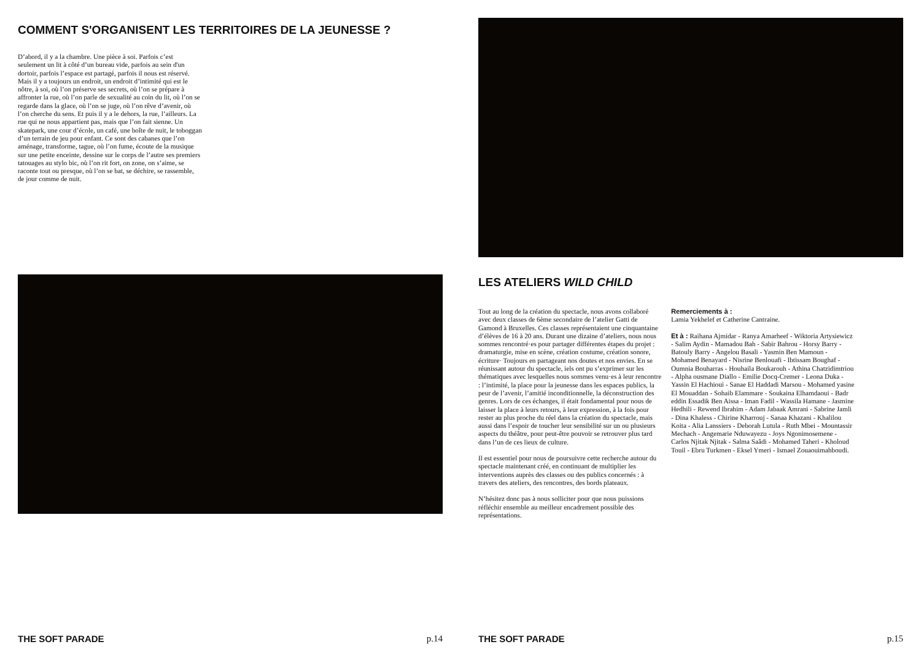COMMENT S'ORGANISENT LES TERRITOIRES DE LA JEUNESSE ?
D’abord, il y a la chambre. Une pièce à soi. Parfois c’est seulement un lit à côté d’un bureau vide, parfois au sein d'un dortoir, parfois l’espace est partagé, parfois il nous est réservé. Mais il y a toujours un endroit, un endroit d’intimité qui est le nôtre, à soi, où l’on préserve ses secrets, où l’on se prépare à affronter la rue, où l’on parle de sexualité au coin du lit, où l’on se regarde dans la glace, où l’on se juge, où l’on rêve d’avenir, où l’on cherche du sens. Et puis il y a le dehors, la rue, l’ailleurs. La rue qui ne nous appartient pas, mais que l’on fait sienne. Un skatepark, une cour d’école, un café, une boîte de nuit, le toboggan d’un terrain de jeu pour enfant. Ce sont des cabanes que l’on aménage, transforme, tague, où l’on fume, écoute de la musique sur une petite enceinte, dessine sur le corps de l’autre ses premiers tatouages au stylo bic, où l’on rit fort, on zone, on s’aime, se raconte tout ou presque, où l’on se bat, se déchire, se rassemble, de jour comme de nuit.
THE SOFT PARADE p.14
LES ATELIERS WILD CHILD
Tout au long de la création du spectacle, nous avons collaboré avec deux classes de 6ème secondaire de l’atelier Gatti de Gamond à Bruxelles. Ces classes représentaient une cinquantaine d’élèves de 16 à 20 ans. Durant une dizaine d’ateliers, nous nous sommes rencontré·es pour partager différentes étapes du projet : dramaturgie, mise en scène, création costume, création sonore, écriture· Toujours en partageant nos doutes et nos envies. En se réunissant autour du spectacle, iels ont pu s’exprimer sur les thématiques avec lesquelles nous sommes venu·es à leur rencontre : l’intimité, la place pour la jeunesse dans les espaces publics, la peur de l’avenir, l’amitié inconditionnelle, la déconstruction des genres. Lors de ces échanges, il était fondamental pour nous de laisser la place à leurs retours, à leur expression, à la fois pour rester au plus proche du réel dans la création du spectacle, mais aussi dans l’espoir de toucher leur sensibilité sur un ou plusieurs aspects du théâtre, pour peut-être pouvoir se retrouver plus tard dans l’un de ces lieux de culture.
Il est essentiel pour nous de poursuivre cette recherche autour du spectacle maintenant créé, en continuant de multiplier les interventions auprès des classes ou des publics concernés : à travers des ateliers, des rencontres, des bords plateaux.
N’hésitez donc pas à nous solliciter pour que nous puissions réfléchir ensemble au meilleur encadrement possible des représentations.
Remerciements à :
Lamia Yekhelef et Catherine Cantraine.
Et à : Raihana Ajmidar - Ranya Amarheef - Wiktoria Artysiewicz - Salim Aydin - Mamadou Bah - Sabir Bahrou - Horsy Barry - Batouly Barry - Angelou Basali - Yasmin Ben Mamoun - Mohamed Benayard - Nisrine Benlouafi - Ibtissam Boughaf - Oumnia Bouharras - Houhaila Boukarouh - Athina Chatzidimtriou - Alpha ousmane Diallo - Emilie Docq-Cremer - Leona Duka - Yassin El Hachioui - Sanae El Haddadi Marsou - Mohamed yasine El Mouaddan - Sohaib Elammare - Soukaina Elhamdaoui - Badr eddin Essadik Ben Aissa - Iman Fadil - Wassila Hamane - Jasmine Hedhili - Rewend Ibrahim - Adam Jabaak Amrani - Sabrine Jamli - Dina Khaless - Chirine Kharrouj - Sanaa Khazani - Khalilou Koita - Alia Lanssiers - Deborah Lutula - Ruth Mbei - Mountassir Mechach - Angemarie Nduwayezu - Joys Ngonimosemene - Carlos Njitak Njitak - Salma Saâdi - Mohamed Taheri - Kholoud Touil - Ebru Turkmen - Eksel Ymeri - Ismael Zouaouimahboudi.
THE SOFT PARADE p.15